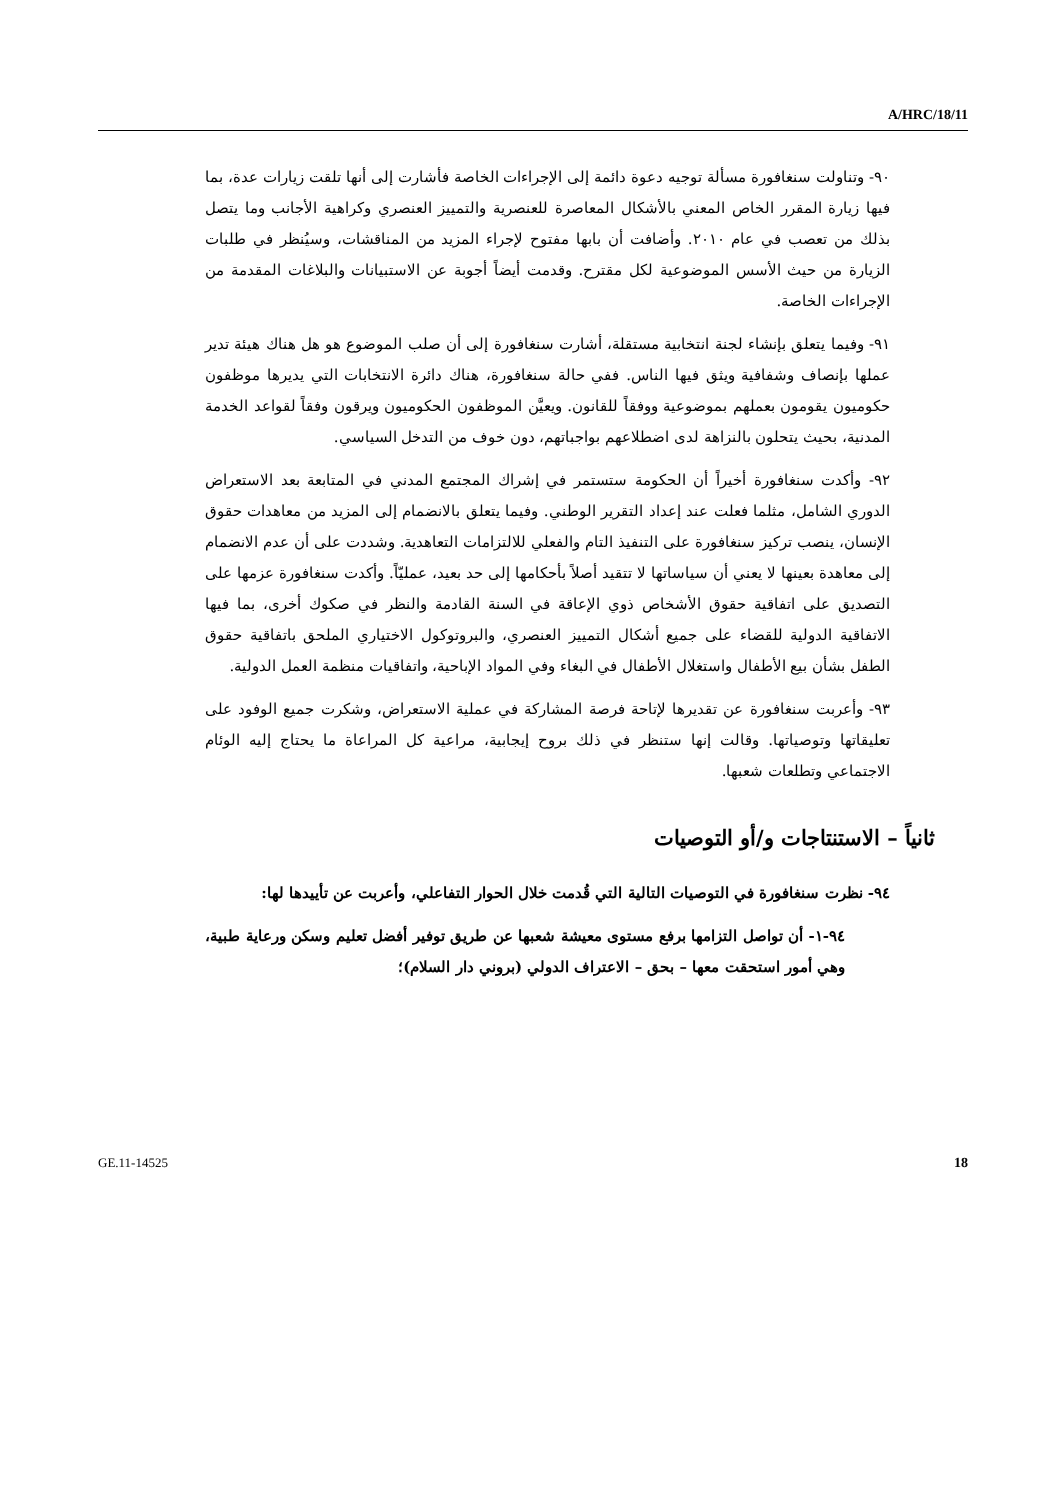A/HRC/18/11
٩٠- وتناولت سنغافورة مسألة توجيه دعوة دائمة إلى الإجراءات الخاصة فأشارت إلى أنها تلقت زيارات عدة، بما فيها زيارة المقرر الخاص المعني بالأشكال المعاصرة للعنصرية والتمييز العنصري وكراهية الأجانب وما يتصل بذلك من تعصب في عام ٢٠١٠. وأضافت أن بابها مفتوح لإجراء المزيد من المناقشات، وسيُنظر في طلبات الزيارة من حيث الأسس الموضوعية لكل مقترح. وقدمت أيضاً أجوبة عن الاستبيانات والبلاغات المقدمة من الإجراءات الخاصة.
٩١- وفيما يتعلق بإنشاء لجنة انتخابية مستقلة، أشارت سنغافورة إلى أن صلب الموضوع هو هل هناك هيئة تدير عملها بإنصاف وشفافية ويثق فيها الناس. ففي حالة سنغافورة، هناك دائرة الانتخابات التي يديرها موظفون حكوميون يقومون بعملهم بموضوعية ووفقاً للقانون. ويعيَّن الموظفون الحكوميون ويرقون وفقاً لقواعد الخدمة المدنية، بحيث يتحلون بالنزاهة لدى اضطلاعهم بواجباتهم، دون خوف من التدخل السياسي.
٩٢- وأكدت سنغافورة أخيراً أن الحكومة ستستمر في إشراك المجتمع المدني في المتابعة بعد الاستعراض الدوري الشامل، مثلما فعلت عند إعداد التقرير الوطني. وفيما يتعلق بالانضمام إلى المزيد من معاهدات حقوق الإنسان، ينصب تركيز سنغافورة على التنفيذ التام والفعلي للالتزامات التعاهدية. وشددت على أن عدم الانضمام إلى معاهدة بعينها لا يعني أن سياساتها لا تتقيد أصلاً بأحكامها إلى حد بعيد، عمليّاً. وأكدت سنغافورة عزمها على التصديق على اتفاقية حقوق الأشخاص ذوي الإعاقة في السنة القادمة والنظر في صكوك أخرى، بما فيها الاتفاقية الدولية للقضاء على جميع أشكال التمييز العنصري، والبروتوكول الاختياري الملحق باتفاقية حقوق الطفل بشأن بيع الأطفال واستغلال الأطفال في البغاء وفي المواد الإباحية، واتفاقيات منظمة العمل الدولية.
٩٣- وأعربت سنغافورة عن تقديرها لإتاحة فرصة المشاركة في عملية الاستعراض، وشكرت جميع الوفود على تعليقاتها وتوصياتها. وقالت إنها ستنظر في ذلك بروح إيجابية، مراعية كل المراعاة ما يحتاج إليه الوئام الاجتماعي وتطلعات شعبها.
ثانياً – الاستنتاجات و/أو التوصيات
٩٤- نظرت سنغافورة في التوصيات التالية التي قُدمت خلال الحوار التفاعلي، وأعربت عن تأييدها لها:
٩٤-١- أن تواصل التزامها برفع مستوى معيشة شعبها عن طريق توفير أفضل تعليم وسكن ورعاية طبية، وهي أمور استحقت معها – بحق – الاعتراف الدولي (بروني دار السلام)؛
GE.11-14525 18